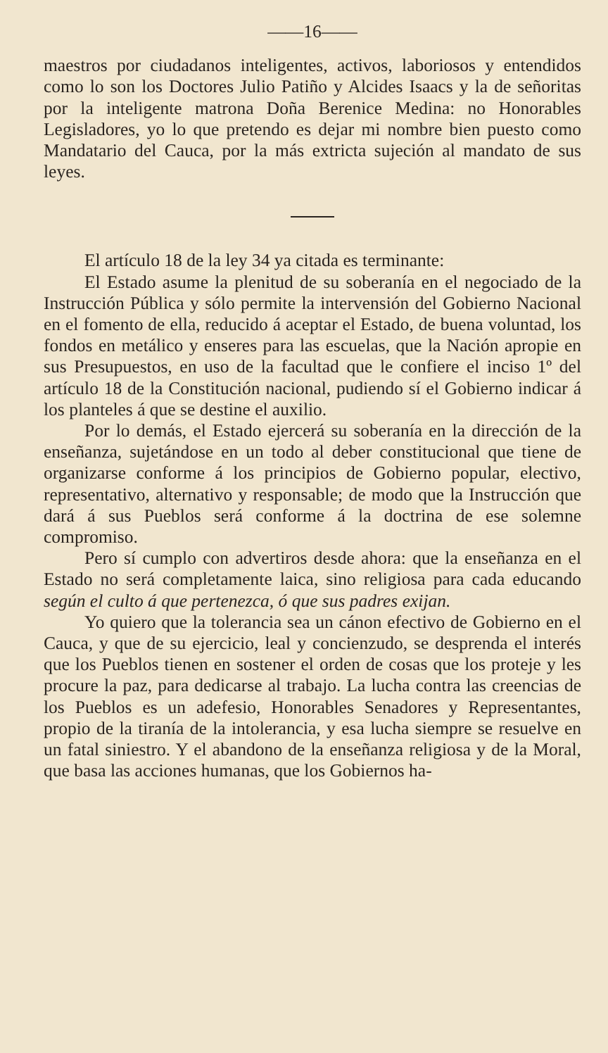——16——
maestros por ciudadanos inteligentes, activos, laboriosos y entendidos como lo son los Doctores Julio Patiño y Alcides Isaacs y la de señoritas por la inteligente matrona Doña Berenice Medina: no Honorables Legisladores, yo lo que pretendo es dejar mi nombre bien puesto como Mandatario del Cauca, por la más extricta sujeción al mandato de sus leyes.
El artículo 18 de la ley 34 ya citada es terminante:
El Estado asume la plenitud de su soberanía en el negociado de la Instrucción Pública y sólo permite la intervensión del Gobierno Nacional en el fomento de ella, reducido á aceptar el Estado, de buena voluntad, los fondos en metálico y enseres para las escuelas, que la Nación apropie en sus Presupuestos, en uso de la facultad que le confiere el inciso 1º del artículo 18 de la Constitución nacional, pudiendo sí el Gobierno indicar á los planteles á que se destine el auxilio.
Por lo demás, el Estado ejercerá su soberanía en la dirección de la enseñanza, sujetándose en un todo al deber constitucional que tiene de organizarse conforme á los principios de Gobierno popular, electivo, representativo, alternativo y responsable; de modo que la Instrucción que dará á sus Pueblos será conforme á la doctrina de ese solemne compromiso.
Pero sí cumplo con advertiros desde ahora: que la enseñanza en el Estado no será completamente laica, sino religiosa para cada educando según el culto á que pertenezca, ó que sus padres exijan.
Yo quiero que la tolerancia sea un cánon efectivo de Gobierno en el Cauca, y que de su ejercicio, leal y concienzudo, se desprenda el interés que los Pueblos tienen en sostener el orden de cosas que los proteje y les procure la paz, para dedicarse al trabajo. La lucha contra las creencias de los Pueblos es un adefesio, Honorables Senadores y Representantes, propio de la tiranía de la intolerancia, y esa lucha siempre se resuelve en un fatal siniestro. Y el abandono de la enseñanza religiosa y de la Moral, que basa las acciones humanas, que los Gobiernos ha-